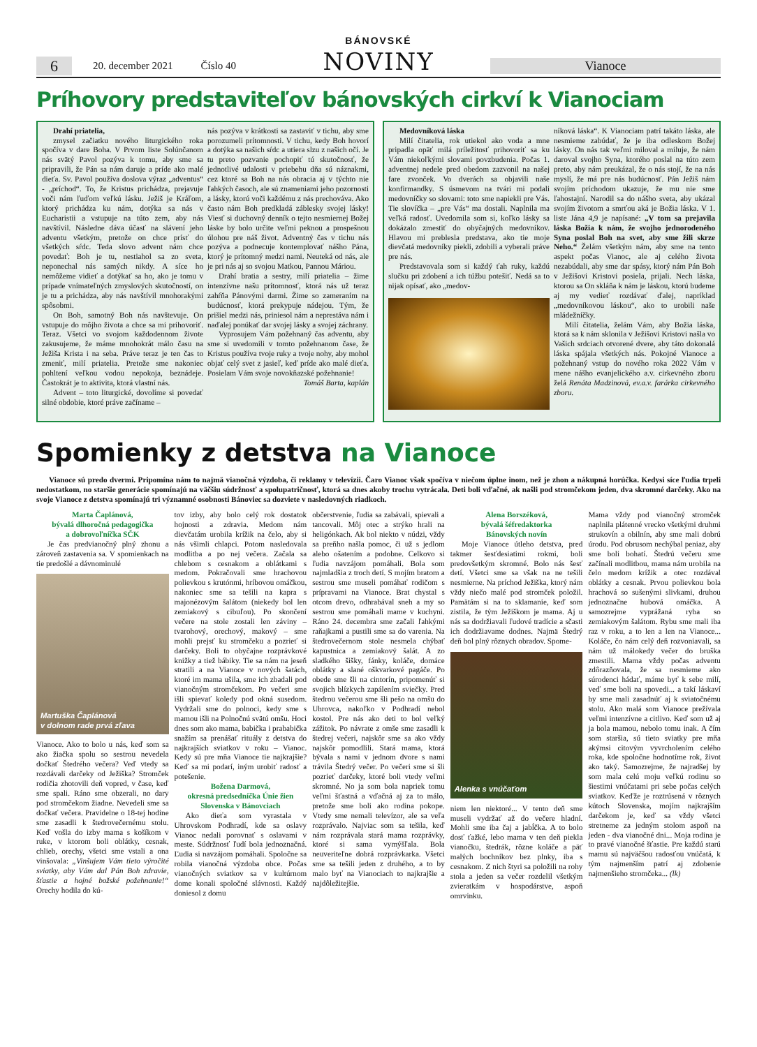BÁNOVSKÉ
NOVINY
6 20. december 2021 Číslo 40 Vianoce
Príhovory predstaviteľov bánovských cirkví k Vianociam
Drahí priatelia,
zmysel začiatku nového liturgického roka spočíva v dare Boha. V Prvom liste Solúnčanom nás svätý Pavol pozýva k tomu, aby sme sa pripravili, že Pán sa nám daruje a príde ako malé dieťa. Sv. Pavol používa doslova výraz „adventus“ - „príchod“. To, že Kristus prichádza, prejavuje voči nám ľuďom veľkú lásku. Ježiš je Kráľom, ktorý prichádza ku nám, dotýka sa nás v Eucharistii a vstupuje na túto zem, aby nás navštívil. Následne dáva účasť na slávení jeho adventu všetkým, pretože on chce prísť do všetkých sŕdc. Teda slovo advent nám chce povedať: Boh je tu, nestiahol sa zo sveta, neponechal nás samých nikdy. A síce ho nemôžeme vidieť a dotýkať sa ho, ako je tomu v prípade vnímateľných zmyslových skutočností, on je tu a prichádza, aby nás navštívil mnohorakými spôsobmi.
On Boh, samotný Boh nás navštevuje. On vstupuje do môjho života a chce sa mi prihovoriť. Teraz. Všetci vo svojom každodennom živote zakusujeme, že máme mnohokrát málo času na Ježiša Krista i na seba. Práve teraz je ten čas to zmeniť, milí priatelia. Pretože sme nakoniec pohltení veľkou vodou nepokoja, beznádeje. Častokrát je to aktivita, ktorá vlastní nás.
Advent – toto liturgické, dovolíme si povedať silné obdobie, ktoré práve začíname –
nás pozýva v krátkosti sa zastaviť v tichu, aby sme porozumeli prítomnosti. V tichu, kedy Boh hovorí a dotýka sa našich sŕdc a utiera slzu z našich očí. Je tu preto pozvanie pochopiť tú skutočnosť, že jednotlivé udalosti v priebehu dňa sú náznakmi, cez ktoré sa Boh na nás obracia aj v týchto nie ľahkých časoch, ale sú znameniami jeho pozornosti a lásky, ktorú voči každému z nás prechováva. Ako často nám Boh predkladá záblesky svojej lásky! Viesť si duchovný denník o tejto nesmiernej Božej láske by bolo určite veľmi peknou a prospešnou úlohou pre náš život. Adventný čas v tichu nás pozýva a podnecuje kontemplovať nášho Pána, ktorý je prítomný medzi nami. Neuteká od nás, ale je pri nás aj so svojou Matkou, Pannou Máriou.
Drahí bratia a sestry, milí priatelia – žime intenzívne našu prítomnosť, ktorá nás už teraz zahŕňa Pánovými darmi. Žime so zameraním na budúcnosť, ktorá prekypuje nádejou. Tým, že prišiel medzi nás, priniesol nám a neprestáva nám i naďalej ponúkať dar svojej lásky a svojej záchrany.
Vyprosujem Vám požehnaný čas adventu, aby sme si uvedomili v tomto požehnanom čase, že Kristus používa tvoje ruky a tvoje nohy, aby mohol objať celý svet z jasieľ, keď príde ako malé dieťa. Posielam Vám svoje novokňazské požehnanie!
Tomáš Barta, kaplán
Medovníková láska
Milí čitatelia, rok utiekol ako voda a mne pripadla opäť milá príležitosť prihovoriť sa ku Vám niekoľkými slovami povzbudenia. Počas 1. adventnej nedele pred obedom zazvonil na našej fare zvonček. Vo dverách sa objavili naše konfirmandky. S úsmevom na tvári mi podali medovníčky so slovami: toto sme napiekli pre Vás. Tie slovíčka – „pre Vás“ ma dostali. Naplnila ma veľká radosť. Uvedomila som si, koľko lásky sa dokázalo zmestiť do obyčajných medovníkov. Hlavou mi preblesla predstava, ako tie moje dievčatá medovníky piekli, zdobili a vyberali práve pre nás.
Predstavovala som si každý ťah ruky, každú slučku pri zdobení a ich túžbu potešiť. Nedá sa to nijak opísať, ako „medov-
níková láska“. K Vianociam patrí takáto láska, ale nesmieme zabúdať, že je iba odleskom Božej lásky. On nás tak veľmi miloval a miluje, že nám daroval svojho Syna, ktorého poslal na túto zem preto, aby nám preukázal, že o nás stojí, že na nás myslí, že má pre nás budúcnosť. Pán Ježiš nám svojím príchodom ukazuje, že mu nie sme ľahostajní. Narodil sa do nášho sveta, aby ukázal svojím životom a smrťou aká je Božia láska. V 1. liste Jána 4,9 je napísané: „V tom sa prejavila láska Božia k nám, že svojho jednorodeného Syna poslal Boh na svet, aby sme žili skrze Neho.“ Želám všetkým nám, aby sme na tento aspekt počas Vianoc, ale aj celého života nezabúdali, aby sme dar spásy, ktorý nám Pán Boh v Ježišovi Kristovi posiela, prijali. Nech láska, ktorou sa On skláňa k nám je láskou, ktorú budeme aj my vedieť rozdávať ďalej, napríklad „medovníkovou láskou“, ako to urobili naše mládežníčky.
Milí čitatelia, želám Vám, aby Božia láska, ktorá sa k nám sklonila v Ježišovi Kristovi našla vo Vašich srdciach otvorené dvere, aby táto dokonalá láska spájala všetkých nás. Pokojné Vianoce a požehnaný vstup do nového roka 2022 Vám v mene nášho evanjelického a.v. cirkevného zboru želá Renáta Madzinová, ev.a.v. farárka cirkevného zboru.
Spomienky z detstva na Vianoce
Vianoce sú predo dvermi. Pripomína nám to najmä vianočná výzdoba, či reklamy v televízii. Čaro Vianoc však spočíva v niečom úplne inom, než je zhon a nákupná horúčka. Kedysi síce ľudia trpeli nedostatkom, no staršie generácie spomínajú na väčšiu súdržnosť a spolupatričnosť, ktorá sa dnes akoby trochu vytrácala. Deti boli vďačné, ak našli pod stromčekom jeden, dva skromné darčeky. Ako na svoje Vianoce z detstva spomínajú tri významné osobnosti Bánoviec sa dozviete v nasledovných riadkoch.
Marta Čaplánová,
bývalá dlhoročná pedagogička
a dobrovoľníčka SČK
Je čas predvianočný plný zhonu a zároveň zastavenia sa. V spomienkach na tie predošlé a dávnominulé
Martuška Čaplánová
v dolnom rade prvá zľava
Vianoce. Ako to bolo u nás, keď som sa ako žiačka spolu so sestrou nevedela dočkať Štedrého večera? Veď vtedy sa rozdávali darčeky od Ježiška? Stromček rodičia zhotovili deň vopred, v čase, keď sme spali. Ráno sme obzerali, no dary pod stromčekom žiadne. Nevedeli sme sa dočkať večera. Pravidelne o 18-tej hodine sme zasadli k štedrovečernému stolu. Keď vošla do izby mama s košíkom v ruke, v ktorom boli oblátky, cesnak, chlieb, orechy, všetci sme vstali a ona vinšovala: „Vinšujem Vám tieto výročité sviatky, aby Vám dal Pán Boh zdravie, šťastie a hojné božské požehnanie!“ Orechy hodila do kú-
tov izby, aby bolo celý rok dostatok hojnosti a zdravia. Medom nám dievčatám urobila krížik na čelo, aby si nás všimli chlapci. Potom nasledovala modlitba a po nej večera. Začala sa chlebom s cesnakom a oblátkami s medom. Pokračovali sme hrachovou polievkou s krutónmi, hríbovou omáčkou, nakoniec sme sa tešili na kapra s majonézovým šalátom (niekedy bol len zemiakový s cibuľou). Po skončení večere na stole zostali len záviny – tvarohový, orechový, makový – sme mohli prejsť ku stromčeku a pozrieť si darčeky. Boli to obyčajne rozprávkové knižky a tiež bábiky. Tie sa nám na jeseň stratili a na Vianoce v nových šatách, ktoré im mama ušila, sme ich zbadali pod vianočným stromčekom. Po večeri sme išli spievať koledy pod okná susedom. Vydržali sme do polnoci, kedy sme s mamou išli na Polnočnú svätú omšu. Hoci dnes som ako mama, babička i prababička snažím sa prenášať rituály z detstva do najkrajších sviatkov v roku – Vianoc. Kedy sú pre mňa Vianoce tie najkrajšie? Keď sa mi podarí, iným urobiť radosť a potešenie.
Božena Darmová,
okresná predsedníčka Únie žien
Slovenska v Bánovciach
Ako dieťa som vyrastala v Uhrovskom Podhradí, kde sa oslavy Vianoc nedali porovnať s oslavami v meste. Súdržnosť ľudí bola jednoznačná. Ľudia si navzájom pomáhali. Spoločne sa robila vianočná výzdoba obce. Počas vianočných sviatkov sa v kultúrnom dome konali spoločné slávnosti. Každý doniesol z domu
občerstvenie, ľudia sa zabávali, spievali a tancovali. Môj otec a strýko hrali na heligónkach. Ak bol niekto v núdzi, vždy sa preňho našla pomoc, či už s jedlom alebo ošatením a podobne. Celkovo si ľudia navzájom pomáhali. Bola som najmladšia z troch detí. S mojím bratom a sestrou sme museli pomáhať rodičom s prípravami na Vianoce. Brat chystal s otcom drevo, odhrabával sneh a my so sestrou sme pomáhali mame v kuchyni. Ráno 24. decembra sme začali ľahkými raňajkami a pustili sme sa do varenia. Na štedrovečernom stole nesmela chýbať kapustnica a zemiakový šalát. A zo sladkého šišky, fánky, koláče, domáce oblátky a slané oškvarkové pagáče. Po obede sme šli na cintorín, pripomenúť si svojich blízkych zapálením sviečky. Pred štedrou večerou sme šli pešo na omšu do Uhrovca, nakoľko v Podhradí nebol kostol. Pre nás ako deti to bol veľký zážitok. Po návrate z omše sme zasadli k štedrej večeri, najskôr sme sa ako vždy najskôr pomodlili. Stará mama, ktorá bývala s nami v jednom dvore s nami trávila Štedrý večer. Po večeri sme si šli pozrieť darčeky, ktoré boli vtedy veľmi skromné. No ja som bola napriek tomu veľmi šťastná a vďačná aj za to málo, pretože sme boli ako rodina pokope. Vtedy sme nemali televízor, ale sa veľa rozprávalo. Najviac som sa tešila, keď nám rozprávala stará mama rozprávky, ktoré si sama vymýšľala. Bola neuveriteľne dobrá rozprávkarka. Všetci sme sa tešili jeden z druhého, a to by malo byť na Vianociach to najkrajšie a najdôležitejšie.
Alena Borszéková,
bývalá šéfredaktorka
Bánovských novín
Moje Vianoce útleho detstva, pred takmer šesťdesiatimi rokmi, boli predovšetkým skromné. Bolo nás šesť detí. Všetci sme sa však na ne tešili nesmierne. Na príchod Ježiška, ktorý nám vždy niečo malé pod stromček položil. Pamätám si na to sklamanie, keď som zistila, že tým Ježiškom je mama. Aj u nás sa dodržiavali ľudové tradície a sčasti ich dodržiavame dodnes. Najmä Štedrý deň bol plný rôznych obradov. Spome-
Alenka s vnúčaťom
niem len niektoré... V tento deň sme museli vydržať až do večere hladní. Mohli sme iba čaj a jabĺčka. A to bolo dosť ťažké, lebo mama v ten deň piekla vianočku, štedrák, rôzne koláče a päť malých bochníkov bez plnky, iba s cesnakom. Z nich štyri sa položili na rohy stola a jeden sa večer rozdelil všetkým zvieratkám v hospodárstve, aspoň omrvinku.
Mama vždy pod vianočný stromček naplnila plátenné vrecko všetkými druhmi strukovín a obilnín, aby sme mali dobrú úrodu. Pod obrusom nechýbal peniaz, aby sme boli bohatí. Štedrú večeru sme začínali modlitbou, mama nám urobila na čelo medom krížik a otec rozdával oblátky a cesnak. Prvou polievkou bola hrachová so sušenými slivkami, druhou jednoznačne hubová omáčka. A samozrejme vyprážaná ryba so zemiakovým šalátom. Rybu sme mali iba raz v roku, a to len a len na Vianoce... Koláče, čo nám celý deň rozvoniavali, sa nám už málokedy večer do bruška zmestili. Mama vždy počas adventu zdôrazňovala, že sa nesmieme ako súrodenci hádať, máme byť k sebe milí, veď sme boli na spovedi... a takí láskaví by sme mali zasadnúť aj k sviatočnému stolu. Ako malá som Vianoce prežívala veľmi intenzívne a citlivo. Keď som už aj ja bola mamou, nebolo tomu inak. A čím som staršia, sú tieto sviatky pre mňa akýmsi citovým vyvrcholením celého roka, kde spoločne hodnotíme rok, život ako taký. Samozrejme, že najradšej by som mala celú moju veľkú rodinu so šiestimi vnúčatami pri sebe počas celých sviatkov. Keďže je roztrúsená v rôznych kútoch Slovenska, mojím najkrajším darčekom je, keď sa vždy všetci stretneme za jedným stolom aspoň na jeden - dva vianočné dni... Moja rodina je to pravé vianočné šťastie. Pre každú starú mamu sú najväčšou radosťou vnúčatá, k tým najmenším patrí aj zdobenie najmenšieho stromčeka... (lk)